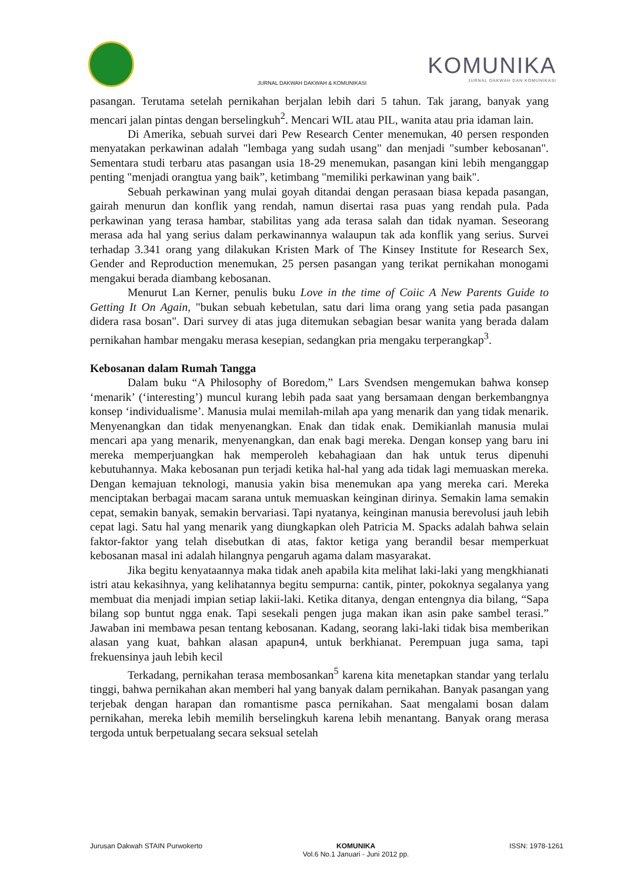KOMUNIKA
JURNAL DAKWAH DAN KOMUNIKASI
JURNAL DAKWAH DAKWAH & KOMUNIKASI
pasangan. Terutama setelah pernikahan berjalan lebih dari 5 tahun. Tak jarang, banyak yang mencari jalan pintas dengan berselingkuh<sup>2</sup>. Mencari WIL atau PIL, wanita atau pria idaman lain.
Di Amerika, sebuah survei dari Pew Research Center menemukan, 40 persen responden menyatakan perkawinan adalah "lembaga yang sudah usang" dan menjadi "sumber kebosanan". Sementara studi terbaru atas pasangan usia 18-29 menemukan, pasangan kini lebih menganggap penting "menjadi orangtua yang baik”, ketimbang "memiliki perkawinan yang baik".
Sebuah perkawinan yang mulai goyah ditandai dengan perasaan biasa kepada pasangan, gairah menurun dan konflik yang rendah, namun disertai rasa puas yang rendah pula. Pada perkawinan yang terasa hambar, stabilitas yang ada terasa salah dan tidak nyaman. Seseorang merasa ada hal yang serius dalam perkawinannya walaupun tak ada konflik yang serius. Survei terhadap 3.341 orang yang dilakukan Kristen Mark of The Kinsey Institute for Research Sex, Gender and Reproduction menemukan, 25 persen pasangan yang terikat pernikahan monogami mengakui berada diambang kebosanan.
Menurut Lan Kerner, penulis buku Love in the time of Coiic A New Parents Guide to Getting It On Again, "bukan sebuah kebetulan, satu dari lima orang yang setia pada pasangan didera rasa bosan". Dari survey di atas juga ditemukan sebagian besar wanita yang berada dalam pernikahan hambar mengaku merasa kesepian, sedangkan pria mengaku terperangkap<sup>3</sup>.
Kebosanan dalam Rumah Tangga
Dalam buku “A Philosophy of Boredom,” Lars Svendsen mengemukan bahwa konsep ‘menarik’ (‘interesting’) muncul kurang lebih pada saat yang bersamaan dengan berkembangnya konsep ‘individualisme’. Manusia mulai memilah-milah apa yang menarik dan yang tidak menarik. Menyenangkan dan tidak menyenangkan. Enak dan tidak enak. Demikianlah manusia mulai mencari apa yang menarik, menyenangkan, dan enak bagi mereka. Dengan konsep yang baru ini mereka memperjuangkan hak memperoleh kebahagiaan dan hak untuk terus dipenuhi kebutuhannya. Maka kebosanan pun terjadi ketika hal-hal yang ada tidak lagi memuaskan mereka. Dengan kemajuan teknologi, manusia yakin bisa menemukan apa yang mereka cari. Mereka menciptakan berbagai macam sarana untuk memuaskan keinginan dirinya. Semakin lama semakin cepat, semakin banyak, semakin bervariasi. Tapi nyatanya, keinginan manusia berevolusi jauh lebih cepat lagi. Satu hal yang menarik yang diungkapkan oleh Patricia M. Spacks adalah bahwa selain faktor-faktor yang telah disebutkan di atas, faktor ketiga yang berandil besar memperkuat kebosanan masal ini adalah hilangnya pengaruh agama dalam masyarakat.
Jika begitu kenyataannya maka tidak aneh apabila kita melihat laki-laki yang mengkhianati istri atau kekasihnya, yang kelihatannya begitu sempurna: cantik, pinter, pokoknya segalanya yang membuat dia menjadi impian setiap lakii-laki. Ketika ditanya, dengan entengnya dia bilang, “Sapa bilang sop buntut ngga enak. Tapi sesekali pengen juga makan ikan asin pake sambel terasi.” Jawaban ini membawa pesan tentang kebosanan. Kadang, seorang laki-laki tidak bisa memberikan alasan yang kuat, bahkan alasan apapun4, untuk berkhianat. Perempuan juga sama, tapi frekuensinya jauh lebih kecil
Terkadang, pernikahan terasa membosankan<sup>5</sup> karena kita menetapkan standar yang terlalu tinggi, bahwa pernikahan akan memberi hal yang banyak dalam pernikahan. Banyak pasangan yang terjebak dengan harapan dan romantisme pasca pernikahan. Saat mengalami bosan dalam pernikahan, mereka lebih memilih berselingkuh karena lebih menantang. Banyak orang merasa tergoda untuk berpetualang secara seksual setelah
Jurusan Dakwah STAIN Purwokerto KOMUNIKA
Vol.6 No.1 Januari - Juni 2012 pp. ISSN: 1978-1261